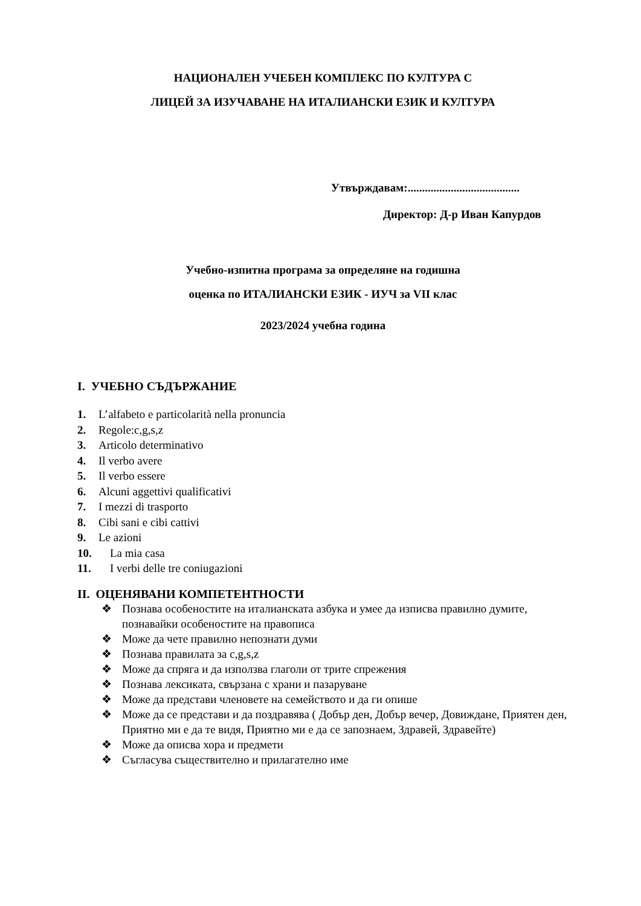НАЦИОНАЛЕН УЧЕБЕН КОМПЛЕКС ПО КУЛТУРА С
ЛИЦЕЙ ЗА ИЗУЧАВАНЕ НА ИТАЛИАНСКИ ЕЗИК И КУЛТУРА
Утвърждавам:.......................................
Директор: Д-р Иван Капурдов
Учебно-изпитна програма за определяне на годишна
оценка по ИТАЛИАНСКИ ЕЗИК - ИУЧ за VII клас
2023/2024 учебна година
I. УЧЕБНО СЪДЪРЖАНИЕ
1. L’alfabeto e particolarità nella pronuncia
2. Regole:c,g,s,z
3. Articolo determinativo
4. Il verbo avere
5. Il verbo essere
6. Alcuni aggettivi qualificativi
7. I mezzi di trasporto
8. Cibi sani e cibi cattivi
9. Le azioni
10. La mia casa
11. I verbi delle tre coniugazioni
II. ОЦЕНЯВАНИ КОМПЕТЕНТНОСТИ
❖ Познава особеностите на италианската азбука и умее да изписва правилно думите, познавайки особеностите на правописа
❖ Може да чете правилно непознати думи
❖ Познава правилата за c,g,s,z
❖ Може да спряга и да използва глаголи от трите спрежения
❖ Познава лексиката, свързана с храни и пазаруване
❖ Може да представи членовете на семейството и да ги опише
❖ Може да се представи и да поздравява ( Добър ден, Добър вечер, Довиждане, Приятен ден, Приятно ми е да те видя, Приятно ми е да се запознаем, Здравей, Здравейте)
❖ Може да описва хора и предмети
❖ Съгласува съществително и прилагателно име